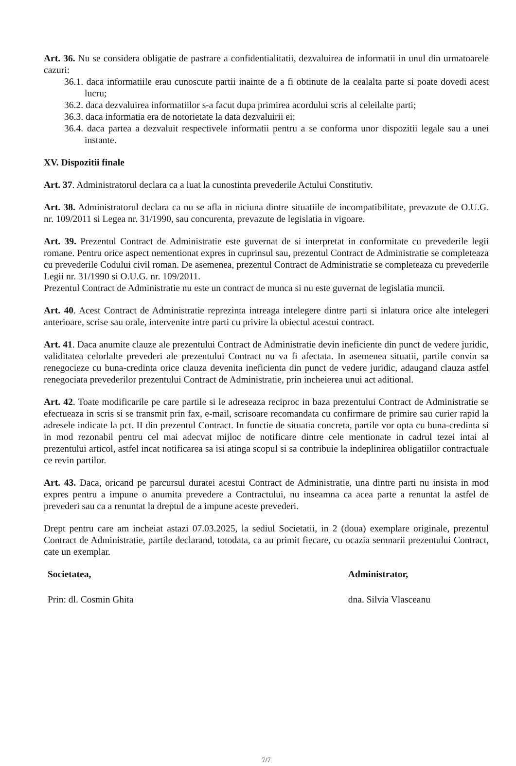Art. 36. Nu se considera obligatie de pastrare a confidentialitatii, dezvaluirea de informatii in unul din urmatoarele cazuri:
36.1. daca informatiile erau cunoscute partii inainte de a fi obtinute de la cealalta parte si poate dovedi acest lucru;
36.2. daca dezvaluirea informatiilor s-a facut dupa primirea acordului scris al celeilalte parti;
36.3. daca informatia era de notorietate la data dezvaluirii ei;
36.4. daca partea a dezvaluit respectivele informatii pentru a se conforma unor dispozitii legale sau a unei instante.
XV. Dispozitii finale
Art. 37. Administratorul declara ca a luat la cunostinta prevederile Actului Constitutiv.
Art. 38. Administratorul declara ca nu se afla in niciuna dintre situatiile de incompatibilitate, prevazute de O.U.G. nr. 109/2011 si Legea nr. 31/1990, sau concurenta, prevazute de legislatia in vigoare.
Art. 39. Prezentul Contract de Administratie este guvernat de si interpretat in conformitate cu prevederile legii romane. Pentru orice aspect nementionat expres in cuprinsul sau, prezentul Contract de Administratie se completeaza cu prevederile Codului civil roman. De asemenea, prezentul Contract de Administratie se completeaza cu prevederile Legii nr. 31/1990 si O.U.G. nr. 109/2011.
Prezentul Contract de Administratie nu este un contract de munca si nu este guvernat de legislatia muncii.
Art. 40. Acest Contract de Administratie reprezinta intreaga intelegere dintre parti si inlatura orice alte intelegeri anterioare, scrise sau orale, intervenite intre parti cu privire la obiectul acestui contract.
Art. 41. Daca anumite clauze ale prezentului Contract de Administratie devin ineficiente din punct de vedere juridic, validitatea celorlalte prevederi ale prezentului Contract nu va fi afectata. In asemenea situatii, partile convin sa renegocieze cu buna-credinta orice clauza devenita ineficienta din punct de vedere juridic, adaugand clauza astfel renegociata prevederilor prezentului Contract de Administratie, prin incheierea unui act aditional.
Art. 42. Toate modificarile pe care partile si le adreseaza reciproc in baza prezentului Contract de Administratie se efectueaza in scris si se transmit prin fax, e-mail, scrisoare recomandata cu confirmare de primire sau curier rapid la adresele indicate la pct. II din prezentul Contract. In functie de situatia concreta, partile vor opta cu buna-credinta si in mod rezonabil pentru cel mai adecvat mijloc de notificare dintre cele mentionate in cadrul tezei intai al prezentului articol, astfel incat notificarea sa isi atinga scopul si sa contribuie la indeplinirea obligatiilor contractuale ce revin partilor.
Art. 43. Daca, oricand pe parcursul duratei acestui Contract de Administratie, una dintre parti nu insista in mod expres pentru a impune o anumita prevedere a Contractului, nu inseamna ca acea parte a renuntat la astfel de prevederi sau ca a renuntat la dreptul de a impune aceste prevederi.
Drept pentru care am incheiat astazi 07.03.2025, la sediul Societatii, in 2 (doua) exemplare originale, prezentul Contract de Administratie, partile declarand, totodata, ca au primit fiecare, cu ocazia semnarii prezentului Contract, cate un exemplar.
Societatea,
Prin: dl. Cosmin Ghita
Administrator,
dna. Silvia Vlasceanu
7/7